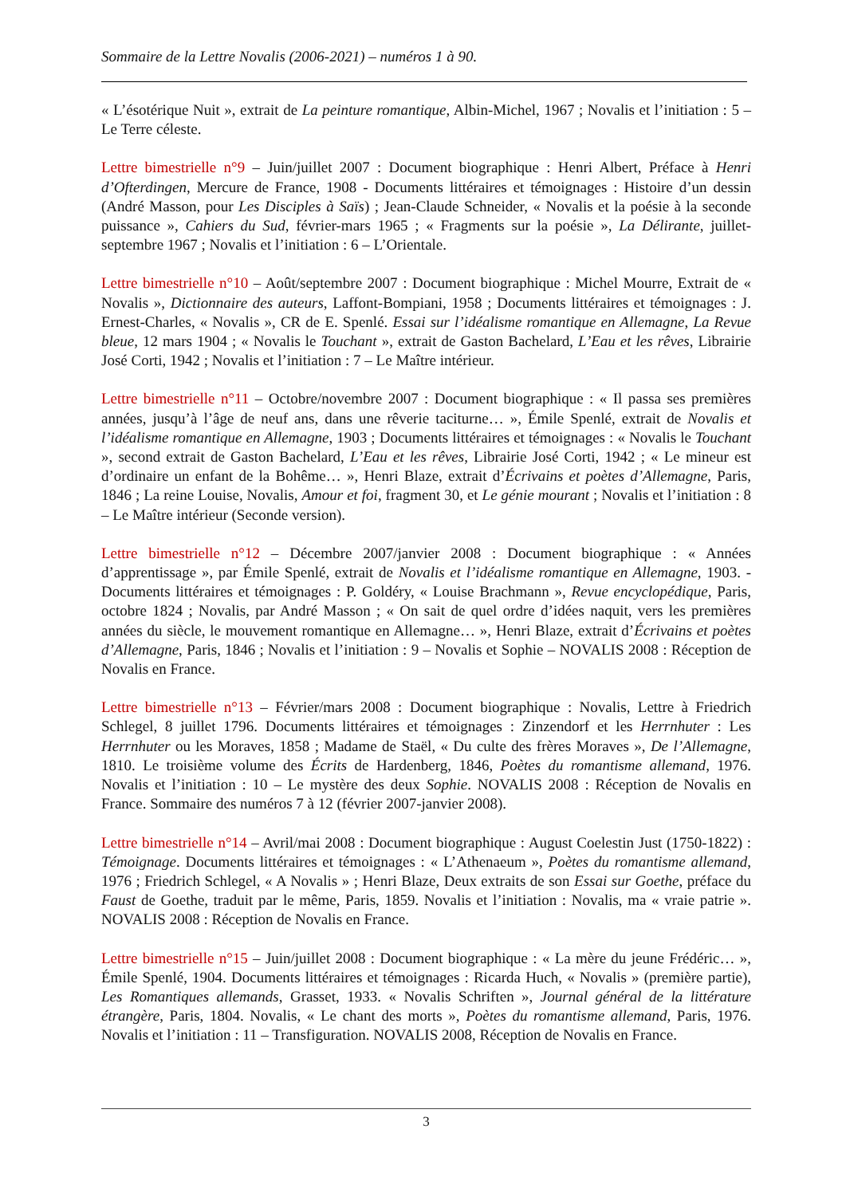Sommaire de la Lettre Novalis (2006-2021) – numéros 1 à 90.
« L’ésotérique Nuit », extrait de La peinture romantique, Albin-Michel, 1967 ; Novalis et l’initiation : 5 – Le Terre céleste.
Lettre bimestrielle n°9 – Juin/juillet 2007 : Document biographique : Henri Albert, Préface à Henri d’Ofterdingen, Mercure de France, 1908 - Documents littéraires et témoignages : Histoire d’un dessin (André Masson, pour Les Disciples à Saïs) ; Jean-Claude Schneider, « Novalis et la poésie à la seconde puissance », Cahiers du Sud, février-mars 1965 ; « Fragments sur la poésie », La Délirante, juillet-septembre 1967 ; Novalis et l’initiation : 6 – L’Orientale.
Lettre bimestrielle n°10 – Août/septembre 2007 : Document biographique : Michel Mourre, Extrait de « Novalis », Dictionnaire des auteurs, Laffont-Bompiani, 1958 ; Documents littéraires et témoignages : J. Ernest-Charles, « Novalis », CR de E. Spenlé. Essai sur l’idéalisme romantique en Allemagne, La Revue bleue, 12 mars 1904 ; « Novalis le Touchant », extrait de Gaston Bachelard, L’Eau et les rêves, Librairie José Corti, 1942 ; Novalis et l’initiation : 7 – Le Maître intérieur.
Lettre bimestrielle n°11 – Octobre/novembre 2007 : Document biographique : « Il passa ses premières années, jusqu’à l’âge de neuf ans, dans une rêverie taciturne… », Émile Spenlé, extrait de Novalis et l’idéalisme romantique en Allemagne, 1903 ; Documents littéraires et témoignages : « Novalis le Touchant », second extrait de Gaston Bachelard, L’Eau et les rêves, Librairie José Corti, 1942 ; « Le mineur est d’ordinaire un enfant de la Bohême… », Henri Blaze, extrait d’Écrivains et poètes d’Allemagne, Paris, 1846 ; La reine Louise, Novalis, Amour et foi, fragment 30, et Le génie mourant ; Novalis et l’initiation : 8 – Le Maître intérieur (Seconde version).
Lettre bimestrielle n°12 – Décembre 2007/janvier 2008 : Document biographique : « Années d’apprentissage », par Émile Spenlé, extrait de Novalis et l’idéalisme romantique en Allemagne, 1903. - Documents littéraires et témoignages : P. Goldéry, « Louise Brachmann », Revue encyclopédique, Paris, octobre 1824 ; Novalis, par André Masson ; « On sait de quel ordre d’idées naquit, vers les premières années du siècle, le mouvement romantique en Allemagne… », Henri Blaze, extrait d’Écrivains et poètes d’Allemagne, Paris, 1846 ; Novalis et l’initiation : 9 – Novalis et Sophie – NOVALIS 2008 : Réception de Novalis en France.
Lettre bimestrielle n°13 – Février/mars 2008 : Document biographique : Novalis, Lettre à Friedrich Schlegel, 8 juillet 1796. Documents littéraires et témoignages : Zinzendorf et les Herrnhuter : Les Herrnhuter ou les Moraves, 1858 ; Madame de Staël, « Du culte des frères Moraves », De l’Allemagne, 1810. Le troisième volume des Écrits de Hardenberg, 1846, Poètes du romantisme allemand, 1976. Novalis et l’initiation : 10 – Le mystère des deux Sophie. NOVALIS 2008 : Réception de Novalis en France. Sommaire des numéros 7 à 12 (février 2007-janvier 2008).
Lettre bimestrielle n°14 – Avril/mai 2008 : Document biographique : August Coelestin Just (1750-1822) : Témoignage. Documents littéraires et témoignages : « L’Athenaeum », Poètes du romantisme allemand, 1976 ; Friedrich Schlegel, « A Novalis » ; Henri Blaze, Deux extraits de son Essai sur Goethe, préface du Faust de Goethe, traduit par le même, Paris, 1859. Novalis et l’initiation : Novalis, ma « vraie patrie ». NOVALIS 2008 : Réception de Novalis en France.
Lettre bimestrielle n°15 – Juin/juillet 2008 : Document biographique : « La mère du jeune Frédéric… », Émile Spenlé, 1904. Documents littéraires et témoignages : Ricarda Huch, « Novalis » (première partie), Les Romantiques allemands, Grasset, 1933. « Novalis Schriften », Journal général de la littérature étrangère, Paris, 1804. Novalis, « Le chant des morts », Poètes du romantisme allemand, Paris, 1976. Novalis et l’initiation : 11 – Transfiguration. NOVALIS 2008, Réception de Novalis en France.
3